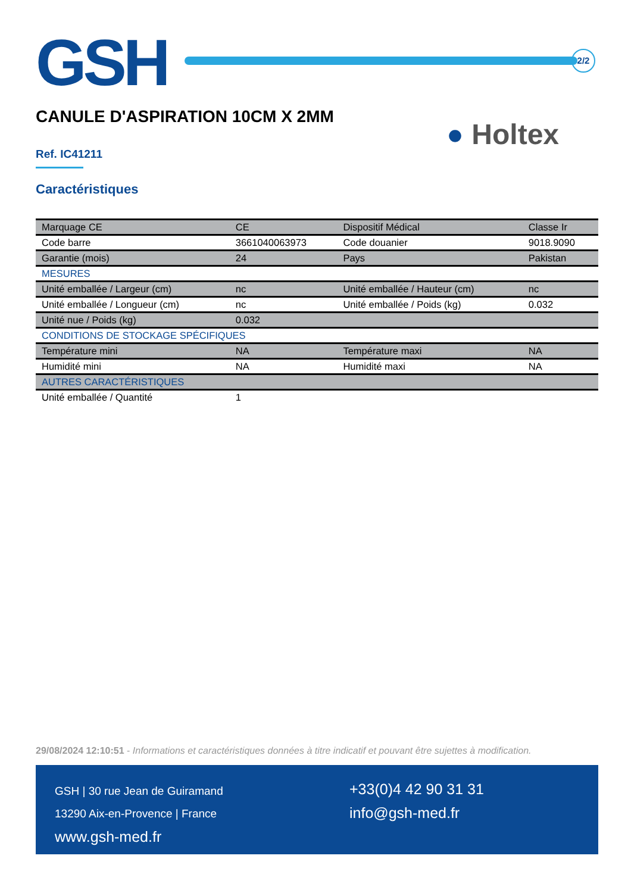GSH
2/2
CANULE D'ASPIRATION 10CM X 2MM
● Holtex
Ref. IC41211
Caractéristiques
| Marquage CE | CE | Dispositif Médical | Classe Ir |
| Code barre | 3661040063973 | Code douanier | 9018.9090 |
| Garantie (mois) | 24 | Pays | Pakistan |
| MESURES | | | |
| Unité emballée / Largeur (cm) | nc | Unité emballée / Hauteur (cm) | nc |
| Unité emballée / Longueur (cm) | nc | Unité emballée / Poids (kg) | 0.032 |
| Unité nue / Poids (kg) | 0.032 | | |
| CONDITIONS DE STOCKAGE SPÉCIFIQUES | | | |
| Température mini | NA | Température maxi | NA |
| Humidité mini | NA | Humidité maxi | NA |
| AUTRES CARACTÉRISTIQUES | | | |
| Unité emballée / Quantité | 1 | | |
29/08/2024 12:10:51 - Informations et caractéristiques données à titre indicatif et pouvant être sujettes à modification.
GSH | 30 rue Jean de Guiramand
13290 Aix-en-Provence | France
www.gsh-med.fr
+33(0)4 42 90 31 31
info@gsh-med.fr